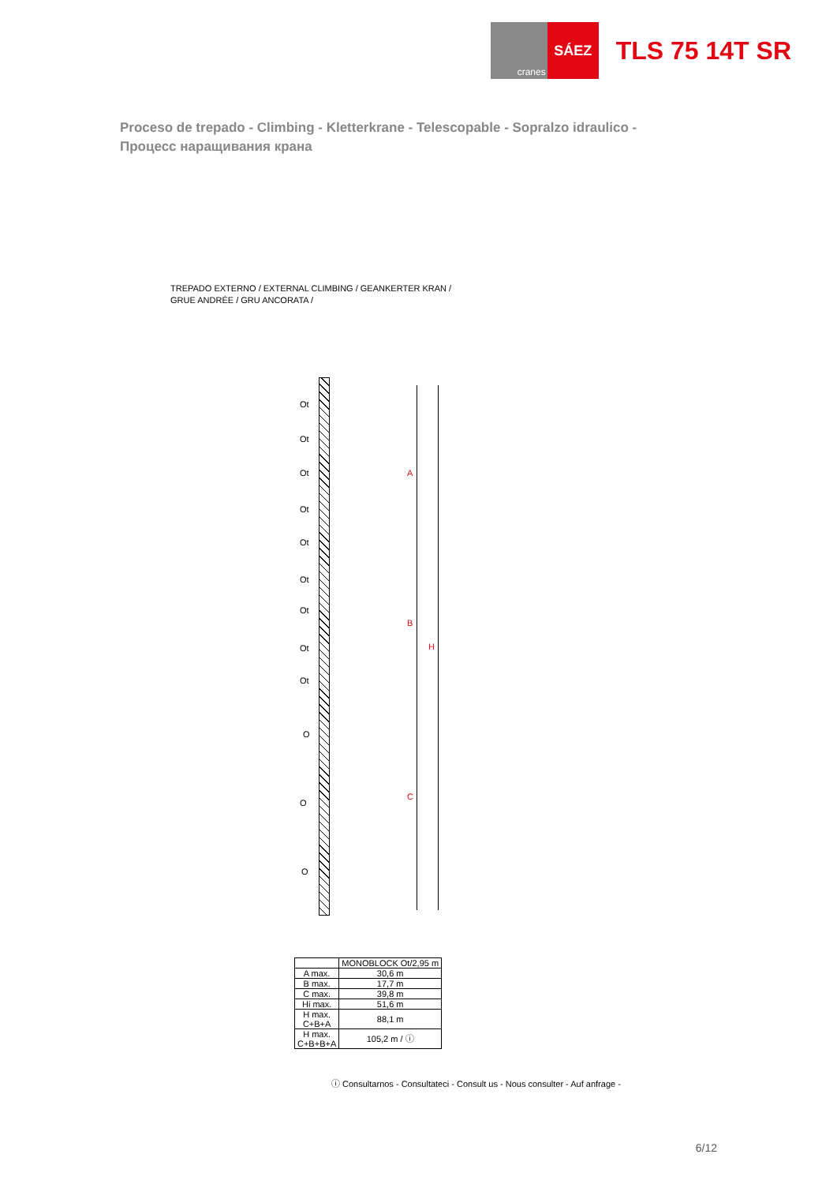cranes
SÁEZ
TLS 75 14T SR
Proceso de trepado - Climbing - Kletterkrane - Telescopable - Sopralzo idraulico -
Процесс наращивания крана
TREPADO EXTERNO / EXTERNAL CLIMBING / GEANKERTER KRAN /
GRUE ANDRÉE / GRU ANCORATA /
Ot
Ot
Ot
Ot
Ot
Ot
Ot
Ot
Ot
O
O
O
A
B
C
H
| | MONOBLOCK Ot/2,95 m |
| --- | --- |
| A max. | 30,6 m |
| B max. | 17,7 m |
| C max. | 39,8 m |
| Hi max. | 51,6 m |
| H max. C+B+A | 88,1 m |
| H max. C+B+B+A | 105,2 m / ⓘ |
ⓘ Consultarnos - Consultateci - Consult us - Nous consulter - Auf anfrage -
6/12